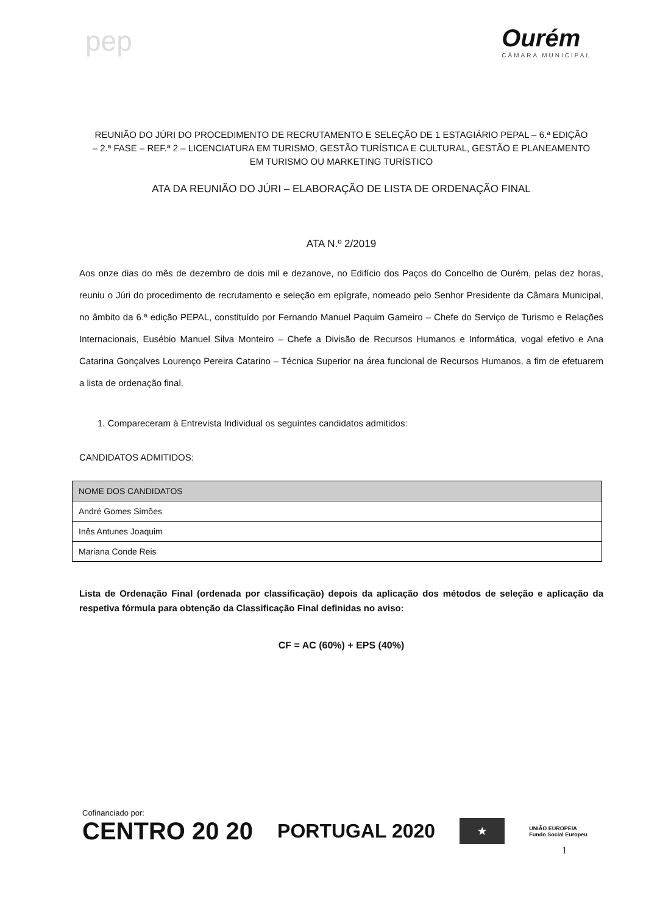pep
Ourém
CÂMARA MUNICIPAL
REUNIÃO DO JÚRI DO PROCEDIMENTO DE RECRUTAMENTO E SELEÇÃO DE 1 ESTAGIÁRIO PEPAL – 6.ª EDIÇÃO – 2.ª FASE – REF.ª 2 – LICENCIATURA EM TURISMO, GESTÃO TURÍSTICA E CULTURAL, GESTÃO E PLANEAMENTO EM TURISMO OU MARKETING TURÍSTICO
ATA DA REUNIÃO DO JÚRI – ELABORAÇÃO DE LISTA DE ORDENAÇÃO FINAL
ATA N.º 2/2019
Aos onze dias do mês de dezembro de dois mil e dezanove, no Edifício dos Paços do Concelho de Ourém, pelas dez horas, reuniu o Júri do procedimento de recrutamento e seleção em epígrafe, nomeado pelo Senhor Presidente da Câmara Municipal, no âmbito da 6.ª edição PEPAL, constituído por Fernando Manuel Paquim Gameiro – Chefe do Serviço de Turismo e Relações Internacionais, Eusébio Manuel Silva Monteiro – Chefe a Divisão de Recursos Humanos e Informática, vogal efetivo e Ana Catarina Gonçalves Lourenço Pereira Catarino – Técnica Superior na área funcional de Recursos Humanos, a fim de efetuarem a lista de ordenação final.
1. Compareceram à Entrevista Individual os seguintes candidatos admitidos:
CANDIDATOS ADMITIDOS:
| NOME DOS CANDIDATOS |
| --- |
| André Gomes Simões |
| Inês Antunes Joaquim |
| Mariana Conde Reis |
Lista de Ordenação Final (ordenada por classificação) depois da aplicação dos métodos de seleção e aplicação da respetiva fórmula para obtenção da Classificação Final definidas no aviso:
CF = AC (60%) + EPS (40%)
Cofinanciado por:
CENTRO 20 20 PORTUGAL 2020 ★ UNIÃO EUROPEIA
Fundo Social Europeu
1